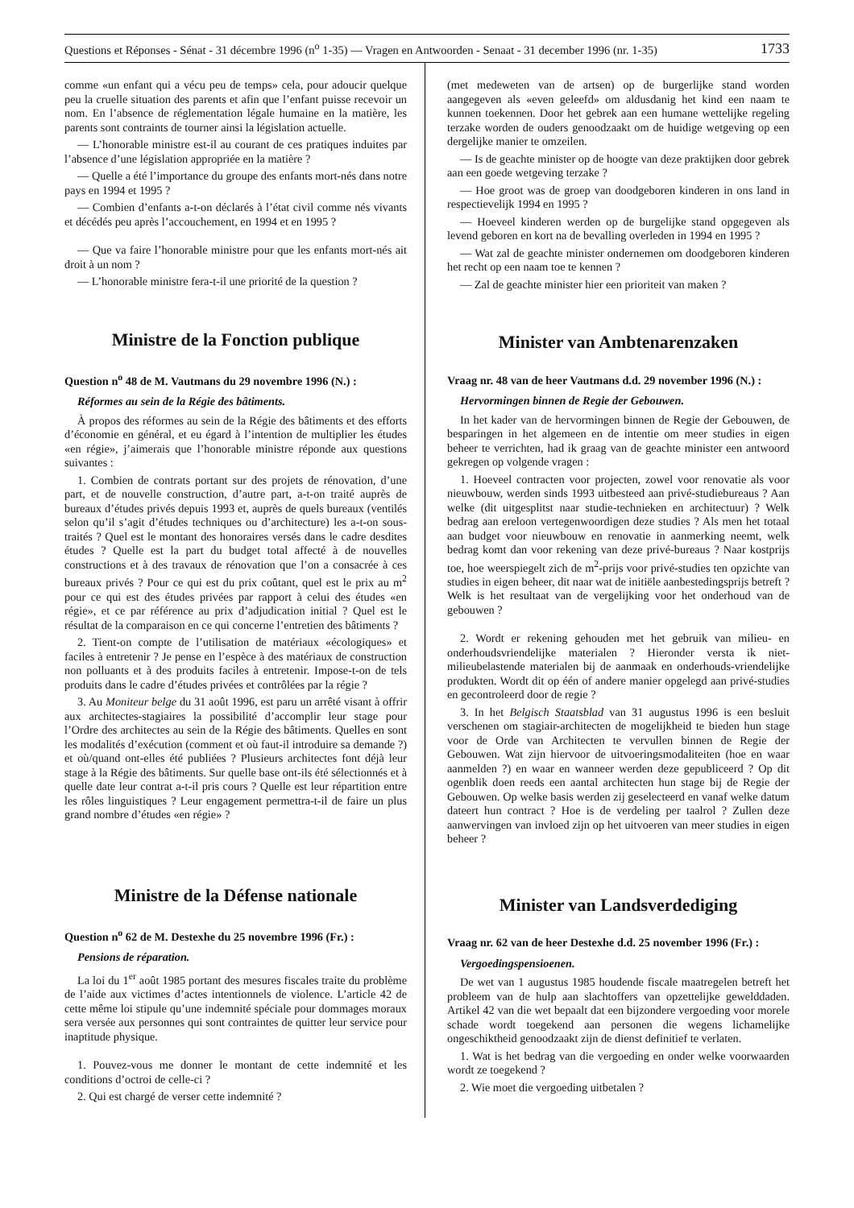Questions et Réponses - Sénat - 31 décembre 1996 (n<sup>o</sup> 1-35) — Vragen en Antwoorden - Senaat - 31 december 1996 (nr. 1-35) 1733
comme «un enfant qui a vécu peu de temps» cela, pour adoucir quelque peu la cruelle situation des parents et afin que l’enfant puisse recevoir un nom. En l’absence de réglementation légale humaine en la matière, les parents sont contraints de tourner ainsi la législation actuelle.
— L’honorable ministre est-il au courant de ces pratiques induites par l’absence d’une législation appropriée en la matière ?
— Quelle a été l’importance du groupe des enfants mort-nés dans notre pays en 1994 et 1995 ?
— Combien d’enfants a-t-on déclarés à l’état civil comme nés vivants et décédés peu après l’accouchement, en 1994 et en 1995 ?
— Que va faire l’honorable ministre pour que les enfants mort-nés ait droit à un nom ?
— L’honorable ministre fera-t-il une priorité de la question ?
Ministre de la Fonction publique
Question n<sup>o</sup> 48 de M. Vautmans du 29 novembre 1996 (N.) :
Réformes au sein de la Régie des bâtiments.
À propos des réformes au sein de la Régie des bâtiments et des efforts d’économie en général, et eu égard à l’intention de multiplier les études «en régie», j’aimerais que l’honorable ministre réponde aux questions suivantes :
1. Combien de contrats portant sur des projets de rénovation, d’une part, et de nouvelle construction, d’autre part, a-t-on traité auprès de bureaux d’études privés depuis 1993 et, auprès de quels bureaux (ventilés selon qu’il s’agit d’études techniques ou d’architecture) les a-t-on sous-traités ? Quel est le montant des honoraires versés dans le cadre desdites études ? Quelle est la part du budget total affecté à de nouvelles constructions et à des travaux de rénovation que l’on a consacrée à ces bureaux privés ? Pour ce qui est du prix coûtant, quel est le prix au m<sup>2</sup> pour ce qui est des études privées par rapport à celui des études «en régie», et ce par référence au prix d’adjudication initial ? Quel est le résultat de la comparaison en ce qui concerne l’entretien des bâtiments ?
2. Tient-on compte de l’utilisation de matériaux «écologiques» et faciles à entretenir ? Je pense en l’espèce à des matériaux de construction non polluants et à des produits faciles à entretenir. Impose-t-on de tels produits dans le cadre d’études privées et contrôlées par la régie ?
3. Au Moniteur belge du 31 août 1996, est paru un arrêté visant à offrir aux architectes-stagiaires la possibilité d’accomplir leur stage pour l’Ordre des architectes au sein de la Régie des bâtiments. Quelles en sont les modalités d’exécution (comment et où faut-il introduire sa demande ?) et où/quand ont-elles été publiées ? Plusieurs architectes font déjà leur stage à la Régie des bâtiments. Sur quelle base ont-ils été sélectionnés et à quelle date leur contrat a-t-il pris cours ? Quelle est leur répartition entre les rôles linguistiques ? Leur engagement permettra-t-il de faire un plus grand nombre d’études «en régie» ?
Ministre de la Défense nationale
Question n<sup>o</sup> 62 de M. Destexhe du 25 novembre 1996 (Fr.) :
Pensions de réparation.
La loi du 1<sup>er</sup> août 1985 portant des mesures fiscales traite du problème de l’aide aux victimes d’actes intentionnels de violence. L’article 42 de cette même loi stipule qu’une indemnité spéciale pour dommages moraux sera versée aux personnes qui sont contraintes de quitter leur service pour inaptitude physique.
1. Pouvez-vous me donner le montant de cette indemnité et les conditions d’octroi de celle-ci ?
2. Qui est chargé de verser cette indemnité ?
(met medeweten van de artsen) op de burgerlijke stand worden aangegeven als «even geleefd» om aldusdanig het kind een naam te kunnen toekennen. Door het gebrek aan een humane wettelijke regeling terzake worden de ouders genoodzaakt om de huidige wetgeving op een dergelijke manier te omzeilen.
— Is de geachte minister op de hoogte van deze praktijken door gebrek aan een goede wetgeving terzake ?
— Hoe groot was de groep van doodgeboren kinderen in ons land in respectievelijk 1994 en 1995 ?
— Hoeveel kinderen werden op de burgelijke stand opgegeven als levend geboren en kort na de bevalling overleden in 1994 en 1995 ?
— Wat zal de geachte minister ondernemen om doodgeboren kinderen het recht op een naam toe te kennen ?
— Zal de geachte minister hier een prioriteit van maken ?
Minister van Ambtenarenzaken
Vraag nr. 48 van de heer Vautmans d.d. 29 november 1996 (N.) :
Hervormingen binnen de Regie der Gebouwen.
In het kader van de hervormingen binnen de Regie der Gebouwen, de besparingen in het algemeen en de intentie om meer studies in eigen beheer te verrichten, had ik graag van de geachte minister een antwoord gekregen op volgende vragen :
1. Hoeveel contracten voor projecten, zowel voor renovatie als voor nieuwbouw, werden sinds 1993 uitbesteed aan privé-studiebureaus ? Aan welke (dit uitgesplitst naar studie-technieken en architectuur) ? Welk bedrag aan ereloon vertegenwoordigen deze studies ? Als men het totaal aan budget voor nieuwbouw en renovatie in aanmerking neemt, welk bedrag komt dan voor rekening van deze privé-bureaus ? Naar kostprijs toe, hoe weerspiegelt zich de m<sup>2</sup>-prijs voor privé-studies ten opzichte van studies in eigen beheer, dit naar wat de initiële aanbestedingsprijs betreft ? Welk is het resultaat van de vergelijking voor het onderhoud van de gebouwen ?
2. Wordt er rekening gehouden met het gebruik van milieu- en onderhoudsvriendelijke materialen ? Hieronder versta ik niet-milieubelastende materialen bij de aanmaak en onderhouds-vriendelijke produkten. Wordt dit op één of andere manier opgelegd aan privé-studies en gecontroleerd door de regie ?
3. In het Belgisch Staatsblad van 31 augustus 1996 is een besluit verschenen om stagiair-architecten de mogelijkheid te bieden hun stage voor de Orde van Architecten te vervullen binnen de Regie der Gebouwen. Wat zijn hiervoor de uitvoeringsmodaliteiten (hoe en waar aanmelden ?) en waar en wanneer werden deze gepubliceerd ? Op dit ogenblik doen reeds een aantal architecten hun stage bij de Regie der Gebouwen. Op welke basis werden zij geselecteerd en vanaf welke datum dateert hun contract ? Hoe is de verdeling per taalrol ? Zullen deze aanwervingen van invloed zijn op het uitvoeren van meer studies in eigen beheer ?
Minister van Landsverdediging
Vraag nr. 62 van de heer Destexhe d.d. 25 november 1996 (Fr.) :
Vergoedingspensioenen.
De wet van 1 augustus 1985 houdende fiscale maatregelen betreft het probleem van de hulp aan slachtoffers van opzettelijke gewelddaden. Artikel 42 van die wet bepaalt dat een bijzondere vergoeding voor morele schade wordt toegekend aan personen die wegens lichamelijke ongeschiktheid genoodzaakt zijn de dienst definitief te verlaten.
1. Wat is het bedrag van die vergoeding en onder welke voorwaarden wordt ze toegekend ?
2. Wie moet die vergoeding uitbetalen ?